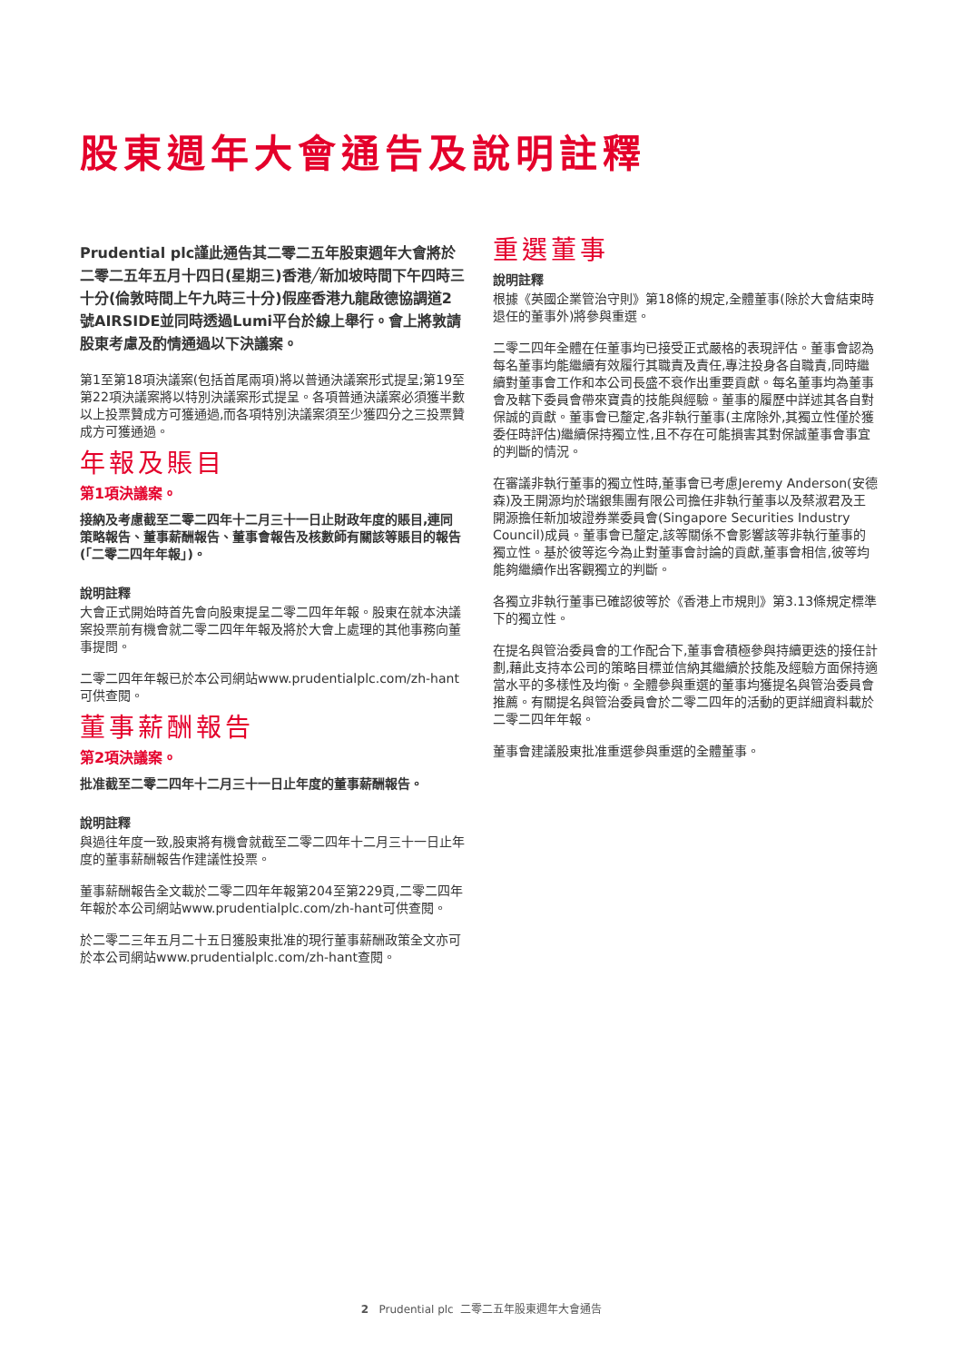股東週年大會通告及說明註釋
Prudential plc謹此通告其二零二五年股東週年大會將於二零二五年五月十四日(星期三)香港╱新加坡時間下午四時三十分(倫敦時間上午九時三十分)假座香港九龍啟德協調道2號AIRSIDE並同時透過Lumi平台於線上舉行。會上將敦請股東考慮及酌情通過以下決議案。
第1至第18項決議案(包括首尾兩項)將以普通決議案形式提呈;第19至第22項決議案將以特別決議案形式提呈。各項普通決議案必須獲半數以上投票贊成方可獲通過,而各項特別決議案須至少獲四分之三投票贊成方可獲通過。
年報及賬目
第1項決議案。
接納及考慮截至二零二四年十二月三十一日止財政年度的賬目,連同策略報告、董事薪酬報告、董事會報告及核數師有關該等賬目的報告(「二零二四年年報」)。
說明註釋
大會正式開始時首先會向股東提呈二零二四年年報。股東在就本決議案投票前有機會就二零二四年年報及將於大會上處理的其他事務向董事提問。
二零二四年年報已於本公司網站www.prudentialplc.com/zh-hant可供查閱。
董事薪酬報告
第2項決議案。
批准截至二零二四年十二月三十一日止年度的董事薪酬報告。
說明註釋
與過往年度一致,股東將有機會就截至二零二四年十二月三十一日止年度的董事薪酬報告作建議性投票。
董事薪酬報告全文載於二零二四年年報第204至第229頁,二零二四年年報於本公司網站www.prudentialplc.com/zh-hant可供查閱。
於二零二三年五月二十五日獲股東批准的現行董事薪酬政策全文亦可於本公司網站www.prudentialplc.com/zh-hant查閱。
重選董事
說明註釋
根據《英國企業管治守則》第18條的規定,全體董事(除於大會結束時退任的董事外)將參與重選。
二零二四年全體在任董事均已接受正式嚴格的表現評估。董事會認為每名董事均能繼續有效履行其職責及責任,專注投身各自職責,同時繼續對董事會工作和本公司長盛不衰作出重要貢獻。每名董事均為董事會及轄下委員會帶來寶貴的技能與經驗。董事的履歷中詳述其各自對保誠的貢獻。董事會已釐定,各非執行董事(主席除外,其獨立性僅於獲委任時評估)繼續保持獨立性,且不存在可能損害其對保誠董事會事宜的判斷的情況。
在審議非執行董事的獨立性時,董事會已考慮Jeremy Anderson(安德森)及王開源均於瑞銀集團有限公司擔任非執行董事以及蔡淑君及王開源擔任新加坡證券業委員會(Singapore Securities Industry Council)成員。董事會已釐定,該等關係不會影響該等非執行董事的獨立性。基於彼等迄今為止對董事會討論的貢獻,董事會相信,彼等均能夠繼續作出客觀獨立的判斷。
各獨立非執行董事已確認彼等於《香港上市規則》第3.13條規定標準下的獨立性。
在提名與管治委員會的工作配合下,董事會積極參與持續更迭的接任計劃,藉此支持本公司的策略目標並信納其繼續於技能及經驗方面保持適當水平的多樣性及均衡。全體參與重選的董事均獲提名與管治委員會推薦。有關提名與管治委員會於二零二四年的活動的更詳細資料載於二零二四年年報。
董事會建議股東批准重選參與重選的全體董事。
2 Prudential plc 二零二五年股東週年大會通告